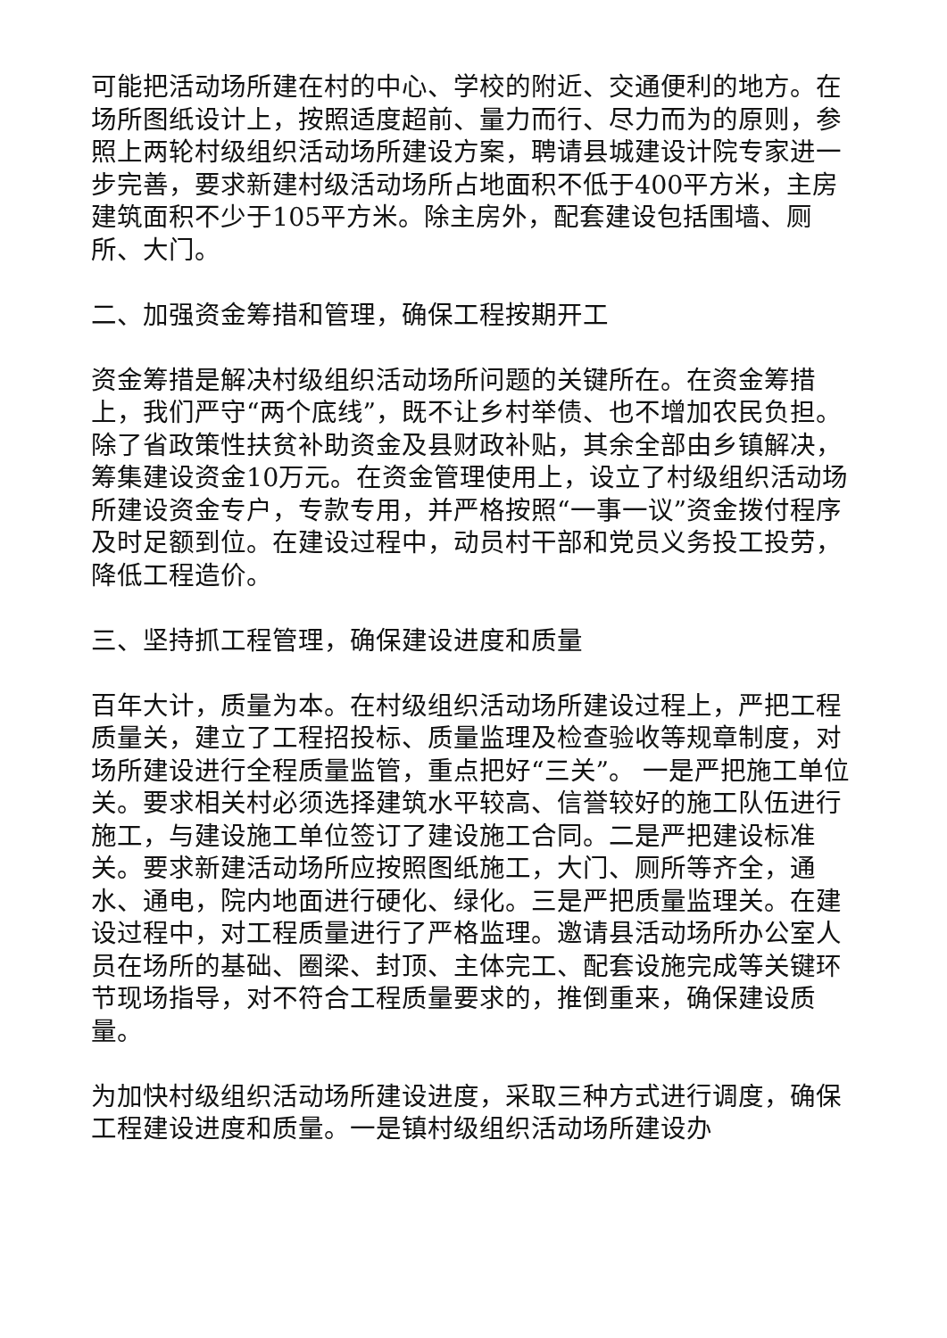可能把活动场所建在村的中心、学校的附近、交通便利的地方。在场所图纸设计上，按照适度超前、量力而行、尽力而为的原则，参照上两轮村级组织活动场所建设方案，聘请县城建设计院专家进一步完善，要求新建村级活动场所占地面积不低于400平方米，主房建筑面积不少于105平方米。除主房外，配套建设包括围墙、厕所、大门。
二、加强资金筹措和管理，确保工程按期开工
资金筹措是解决村级组织活动场所问题的关键所在。在资金筹措上，我们严守“两个底线”，既不让乡村举债、也不增加农民负担。除了省政策性扶贫补助资金及县财政补贴，其余全部由乡镇解决，筹集建设资金10万元。在资金管理使用上，设立了村级组织活动场所建设资金专户，专款专用，并严格按照“一事一议”资金拨付程序及时足额到位。在建设过程中，动员村干部和党员义务投工投劳，降低工程造价。
三、坚持抓工程管理，确保建设进度和质量
百年大计，质量为本。在村级组织活动场所建设过程上，严把工程质量关，建立了工程招投标、质量监理及检查验收等规章制度，对场所建设进行全程质量监管，重点把好“三关”。 一是严把施工单位关。要求相关村必须选择建筑水平较高、信誉较好的施工队伍进行施工，与建设施工单位签订了建设施工合同。二是严把建设标准关。要求新建活动场所应按照图纸施工，大门、厕所等齐全，通水、通电，院内地面进行硬化、绿化。三是严把质量监理关。在建设过程中，对工程质量进行了严格监理。邀请县活动场所办公室人员在场所的基础、圈梁、封顶、主体完工、配套设施完成等关键环节现场指导，对不符合工程质量要求的，推倒重来，确保建设质量。
为加快村级组织活动场所建设进度，采取三种方式进行调度，确保工程建设进度和质量。一是镇村级组织活动场所建设办